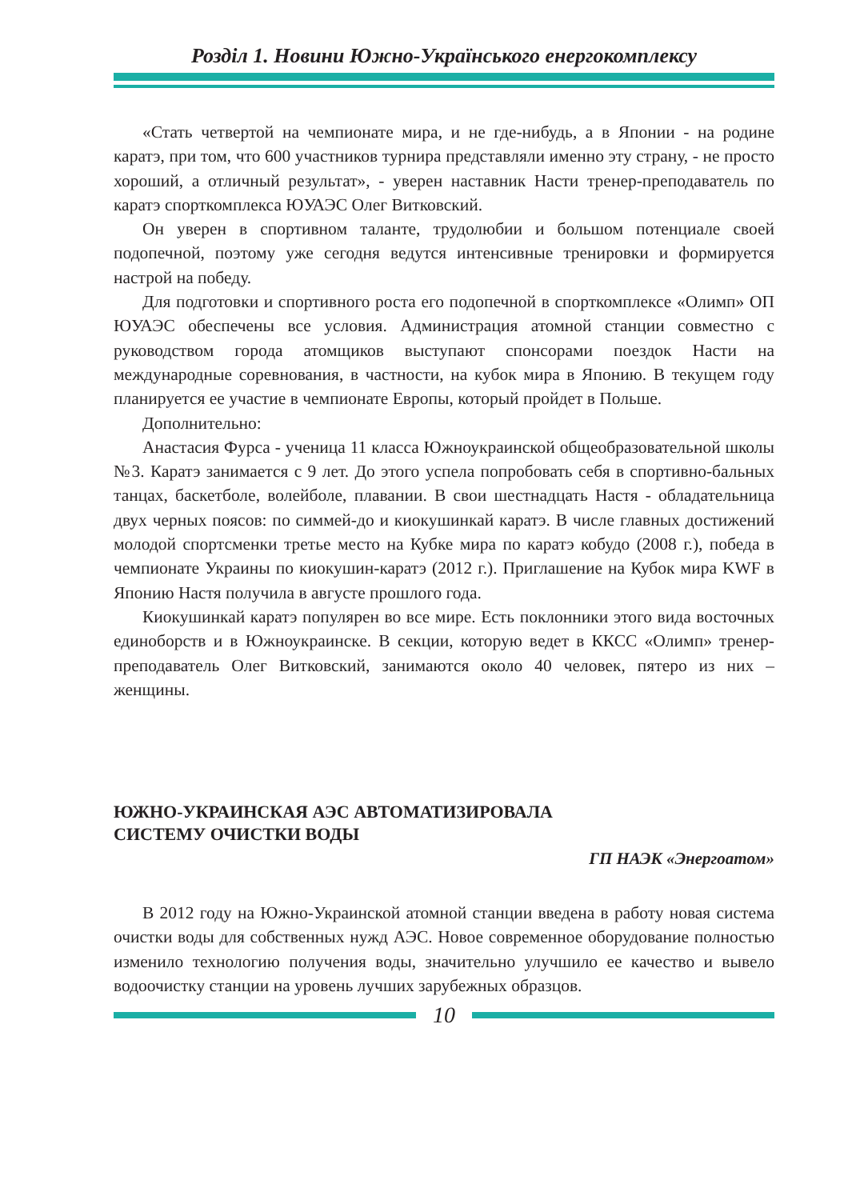Розділ 1. Новини Южно-Українського енергокомплексу
«Стать четвертой на чемпионате мира, и не где-нибудь, а в Японии - на родине каратэ, при том, что 600 участников турнира представляли именно эту страну, - не просто хороший, а отличный результат», - уверен наставник Насти тренер-преподаватель по каратэ спорткомплекса ЮУАЭС Олег Витковский.
Он уверен в спортивном таланте, трудолюбии и большом потенциале своей подопечной, поэтому уже сегодня ведутся интенсивные тренировки и формируется настрой на победу.
Для подготовки и спортивного роста его подопечной в спорткомплексе «Олимп» ОП ЮУАЭС обеспечены все условия. Администрация атомной станции совместно с руководством города атомщиков выступают спонсорами поездок Насти на международные соревнования, в частности, на кубок мира в Японию. В текущем году планируется ее участие в чемпионате Европы, который пройдет в Польше.
Дополнительно:
Анастасия Фурса - ученица 11 класса Южноукраинской общеобразовательной школы №3. Каратэ занимается с 9 лет. До этого успела попробовать себя в спортивно-бальных танцах, баскетболе, волейболе, плавании. В свои шестнадцать Настя - обладательница двух черных поясов: по симмей-до и киокушинкай каратэ. В числе главных достижений молодой спортсменки третье место на Кубке мира по каратэ кобудо (2008 г.), победа в чемпионате Украины по киокушин-каратэ (2012 г.). Приглашение на Кубок мира KWF в Японию Настя получила в августе прошлого года.
Киокушинкай каратэ популярен во все мире. Есть поклонники этого вида восточных единоборств и в Южноукраинске. В секции, которую ведет в ККСС «Олимп» тренер-преподаватель Олег Витковский, занимаются около 40 человек, пятеро из них – женщины.
ЮЖНО-УКРАИНСКАЯ АЭС АВТОМАТИЗИРОВАЛА
СИСТЕМУ ОЧИСТКИ ВОДЫ
ГП НАЭК «Энергоатом»
В 2012 году на Южно-Украинской атомной станции введена в работу новая система очистки воды для собственных нужд АЭС. Новое современное оборудование полностью изменило технологию получения воды, значительно улучшило ее качество и вывело водоочистку станции на уровень лучших зарубежных образцов.
10